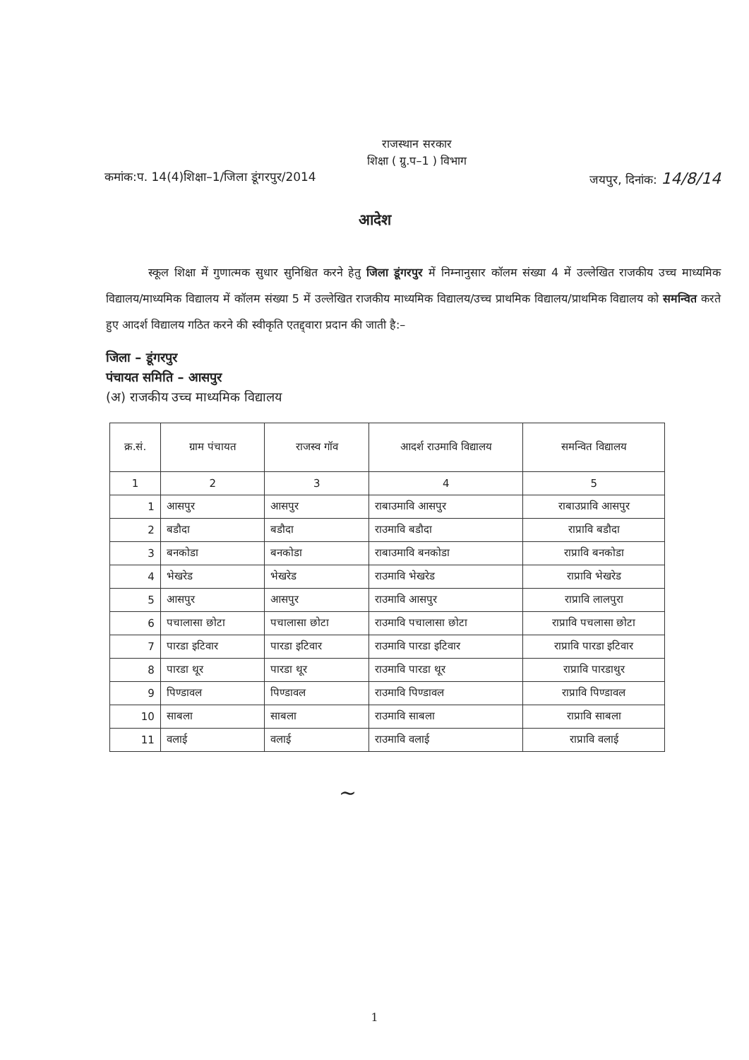राजस्थान सरकार
शिक्षा ( ग्रु.प–1 ) विभाग
कमांक:प. 14(4)शिक्षा–1/जिला डूंगरपुर/2014 जयपुर, दिनांक: 14/8/14
आदेश
स्कूल शिक्षा में गुणात्मक सुधार सुनिश्चित करने हेतु जिला डूंगरपुर में निम्नानुसार कॉलम संख्या 4 में उल्लेखित राजकीय उच्च माध्यमिक विद्यालय/माध्यमिक विद्यालय में कॉलम संख्या 5 में उल्लेखित राजकीय माध्यमिक विद्यालय/उच्च प्राथमिक विद्यालय/प्राथमिक विद्यालय को समन्वित करते हुए आदर्श विद्यालय गठित करने की स्वीकृति एतद्द्वारा प्रदान की जाती है:–
जिला – डूंगरपुर
पंचायत समिति – आसपुर
(अ) राजकीय उच्च माध्यमिक विद्यालय
| क्र.सं. | ग्राम पंचायत | राजस्व गॉव | आदर्श राउमावि विद्यालय | समन्वित विद्यालय |
| --- | --- | --- | --- | --- |
| 1 | 2 | 3 | 4 | 5 |
| 1 | आसपुर | आसपुर | राबाउमावि आसपुर | राबाउप्रावि आसपुर |
| 2 | बडौदा | बडौदा | राउमावि बडौदा | राप्रावि बडौदा |
| 3 | बनकोडा | बनकोडा | राबाउमावि बनकोडा | राप्रावि बनकोडा |
| 4 | भेखरेड | भेखरेड | राउमावि भेखरेड | राप्रावि भेखरेड |
| 5 | आसपुर | आसपुर | राउमावि आसपुर | राप्रावि लालपुरा |
| 6 | पचालासा छोटा | पचालासा छोटा | राउमावि पचालासा छोटा | राप्रावि पचलासा छोटा |
| 7 | पारडा इटिवार | पारडा इटिवार | राउमावि पारडा इटिवार | राप्रावि पारडा इटिवार |
| 8 | पारडा थूर | पारडा थूर | राउमावि पारडा थूर | राप्रावि पारडाथुर |
| 9 | पिण्डावल | पिण्डावल | राउमावि पिण्डावल | राप्रावि पिण्डावल |
| 10 | साबला | साबला | राउमावि साबला | राप्रावि साबला |
| 11 | वलाई | वलाई | राउमावि वलाई | राप्रावि वलाई |
~
1